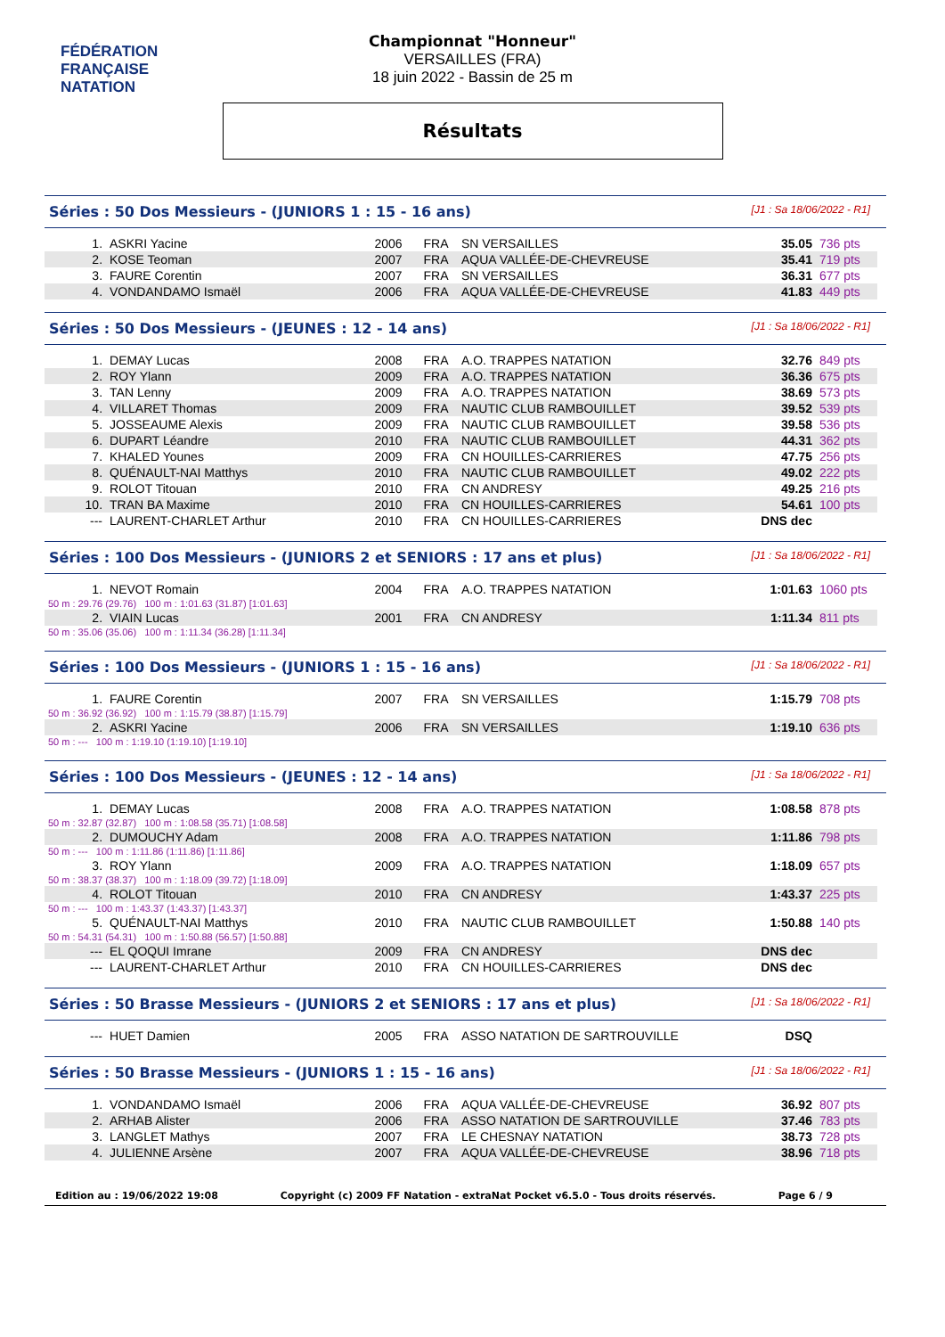FÉDÉRATION FRANÇAISE
NATATION
Championnat "Honneur"
VERSAILLES (FRA)
18 juin 2022 - Bassin de 25 m
Résultats
Séries : 50 Dos Messieurs - (JUNIORS 1 : 15 - 16 ans) [J1 : Sa 18/06/2022 - R1]
| 1. | ASKRI Yacine | 2006 | FRA | SN VERSAILLES | 35.05 | 736 pts |
| 2. | KOSE Teoman | 2007 | FRA | AQUA VALLÉE-DE-CHEVREUSE | 35.41 | 719 pts |
| 3. | FAURE Corentin | 2007 | FRA | SN VERSAILLES | 36.31 | 677 pts |
| 4. | VONDANDAMO Ismaël | 2006 | FRA | AQUA VALLÉE-DE-CHEVREUSE | 41.83 | 449 pts |
Séries : 50 Dos Messieurs - (JEUNES : 12 - 14 ans) [J1 : Sa 18/06/2022 - R1]
| 1. | DEMAY Lucas | 2008 | FRA | A.O. TRAPPES NATATION | 32.76 | 849 pts |
| 2. | ROY Ylann | 2009 | FRA | A.O. TRAPPES NATATION | 36.36 | 675 pts |
| 3. | TAN Lenny | 2009 | FRA | A.O. TRAPPES NATATION | 38.69 | 573 pts |
| 4. | VILLARET Thomas | 2009 | FRA | NAUTIC CLUB RAMBOUILLET | 39.52 | 539 pts |
| 5. | JOSSEAUME Alexis | 2009 | FRA | NAUTIC CLUB RAMBOUILLET | 39.58 | 536 pts |
| 6. | DUPART Léandre | 2010 | FRA | NAUTIC CLUB RAMBOUILLET | 44.31 | 362 pts |
| 7. | KHALED Younes | 2009 | FRA | CN HOUILLES-CARRIERES | 47.75 | 256 pts |
| 8. | QUÉNAULT-NAI Matthys | 2010 | FRA | NAUTIC CLUB RAMBOUILLET | 49.02 | 222 pts |
| 9. | ROLOT Titouan | 2010 | FRA | CN ANDRESY | 49.25 | 216 pts |
| 10. | TRAN BA Maxime | 2010 | FRA | CN HOUILLES-CARRIERES | 54.61 | 100 pts |
| --- | LAURENT-CHARLET Arthur | 2010 | FRA | CN HOUILLES-CARRIERES | DNS dec | |
Séries : 100 Dos Messieurs - (JUNIORS 2 et SENIORS : 17 ans et plus) [J1 : Sa 18/06/2022 - R1]
| 1. | NEVOT Romain | 2004 | FRA | A.O. TRAPPES NATATION | 1:01.63 | 1060 pts |
| 50 m : 29.76 (29.76) 100 m : 1:01.63 (31.87) [1:01.63] | | | | | | |
| 2. | VIAIN Lucas | 2001 | FRA | CN ANDRESY | 1:11.34 | 811 pts |
| 50 m : 35.06 (35.06) 100 m : 1:11.34 (36.28) [1:11.34] | | | | | | |
Séries : 100 Dos Messieurs - (JUNIORS 1 : 15 - 16 ans) [J1 : Sa 18/06/2022 - R1]
| 1. | FAURE Corentin | 2007 | FRA | SN VERSAILLES | 1:15.79 | 708 pts |
| 50 m : 36.92 (36.92) 100 m : 1:15.79 (38.87) [1:15.79] | | | | | | |
| 2. | ASKRI Yacine | 2006 | FRA | SN VERSAILLES | 1:19.10 | 636 pts |
| 50 m : --- 100 m : 1:19.10 (1:19.10) [1:19.10] | | | | | | |
Séries : 100 Dos Messieurs - (JEUNES : 12 - 14 ans) [J1 : Sa 18/06/2022 - R1]
| 1. | DEMAY Lucas | 2008 | FRA | A.O. TRAPPES NATATION | 1:08.58 | 878 pts |
| 50 m : 32.87 (32.87) 100 m : 1:08.58 (35.71) [1:08.58] | | | | | | |
| 2. | DUMOUCHY Adam | 2008 | FRA | A.O. TRAPPES NATATION | 1:11.86 | 798 pts |
| 50 m : --- 100 m : 1:11.86 (1:11.86) [1:11.86] | | | | | | |
| 3. | ROY Ylann | 2009 | FRA | A.O. TRAPPES NATATION | 1:18.09 | 657 pts |
| 50 m : 38.37 (38.37) 100 m : 1:18.09 (39.72) [1:18.09] | | | | | | |
| 4. | ROLOT Titouan | 2010 | FRA | CN ANDRESY | 1:43.37 | 225 pts |
| 50 m : --- 100 m : 1:43.37 (1:43.37) [1:43.37] | | | | | | |
| 5. | QUÉNAULT-NAI Matthys | 2010 | FRA | NAUTIC CLUB RAMBOUILLET | 1:50.88 | 140 pts |
| 50 m : 54.31 (54.31) 100 m : 1:50.88 (56.57) [1:50.88] | | | | | | |
| --- | EL QOQUI Imrane | 2009 | FRA | CN ANDRESY | DNS dec | |
| --- | LAURENT-CHARLET Arthur | 2010 | FRA | CN HOUILLES-CARRIERES | DNS dec | |
Séries : 50 Brasse Messieurs - (JUNIORS 2 et SENIORS : 17 ans et plus) [J1 : Sa 18/06/2022 - R1]
| --- | HUET Damien | 2005 | FRA | ASSO NATATION DE SARTROUVILLE | DSQ | |
Séries : 50 Brasse Messieurs - (JUNIORS 1 : 15 - 16 ans) [J1 : Sa 18/06/2022 - R1]
| 1. | VONDANDAMO Ismaël | 2006 | FRA | AQUA VALLÉE-DE-CHEVREUSE | 36.92 | 807 pts |
| 2. | ARHAB Alister | 2006 | FRA | ASSO NATATION DE SARTROUVILLE | 37.46 | 783 pts |
| 3. | LANGLET Mathys | 2007 | FRA | LE CHESNAY NATATION | 38.73 | 728 pts |
| 4. | JULIENNE Arsène | 2007 | FRA | AQUA VALLÉE-DE-CHEVREUSE | 38.96 | 718 pts |
Edition au : 19/06/2022 19:08 Copyright (c) 2009 FF Natation - extraNat Pocket v6.5.0 - Tous droits réservés. Page 6 / 9